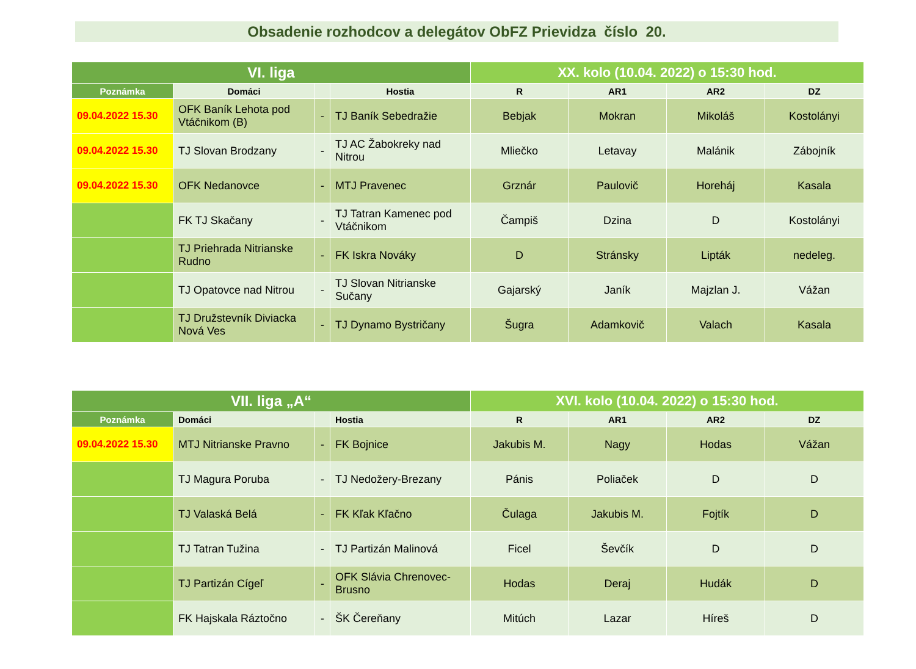Obsadenie rozhodcov a delegátov ObFZ Prievidza číslo 20.
| VI. liga | | | | XX. kolo (10.04. 2022) o 15:30 hod. | | | |
| --- | --- | --- | --- | --- | --- | --- | --- |
| Poznámka | Domáci | | Hostia | R | AR1 | AR2 | DZ |
| 09.04.2022 15.30 | OFK Baník Lehota pod Vtáčnikom (B) | - | TJ Baník Sebedražie | Bebjak | Mokran | Mikoláš | Kostolányi |
| 09.04.2022 15.30 | TJ Slovan Brodzany | - | TJ AC Žabokreky nad Nitrou | Mliečko | Letavay | Malánik | Zábojník |
| 09.04.2022 15.30 | OFK Nedanovce | - | MTJ Pravenec | Grznár | Paulovič | Horeháj | Kasala |
| | FK TJ Skačany | - | TJ Tatran Kamenec pod Vtáčnikom | Čampiš | Dzina | D | Kostolányi |
| | TJ Priehrada Nitrianske Rudno | - | FK Iskra Nováky | D | Stránsky | Lipták | nedeleg. |
| | TJ Opatovce nad Nitrou | - | TJ Slovan Nitrianske Sučany | Gajarský | Janík | Majzlan J. | Vážan |
| | TJ Družstevník Diviacka Nová Ves | - | TJ Dynamo Bystričany | Šugra | Adamkovič | Valach | Kasala |
| VII. liga „A“ | | | | XVI. kolo (10.04. 2022) o 15:30 hod. | | | |
| --- | --- | --- | --- | --- | --- | --- | --- |
| Poznámka | Domáci | | Hostia | R | AR1 | AR2 | DZ |
| 09.04.2022 15.30 | MTJ Nitrianske Pravno | - | FK Bojnice | Jakubis M. | Nagy | Hodas | Vážan |
| | TJ Magura Poruba | - | TJ Nedožery-Brezany | Pánis | Poliaček | D | D |
| | TJ Valaská Belá | - | FK Kľak Kľačno | Čulaga | Jakubis M. | Fojtík | D |
| | TJ Tatran Tužina | - | TJ Partizán Malinová | Ficel | Ševčík | D | D |
| | TJ Partizán Cígeľ | - | OFK Slávia Chrenovec-Brusno | Hodas | Deraj | Hudák | D |
| | FK Hajskala Ráztočno | - | ŠK Čereňany | Mitúch | Lazar | Híreš | D |